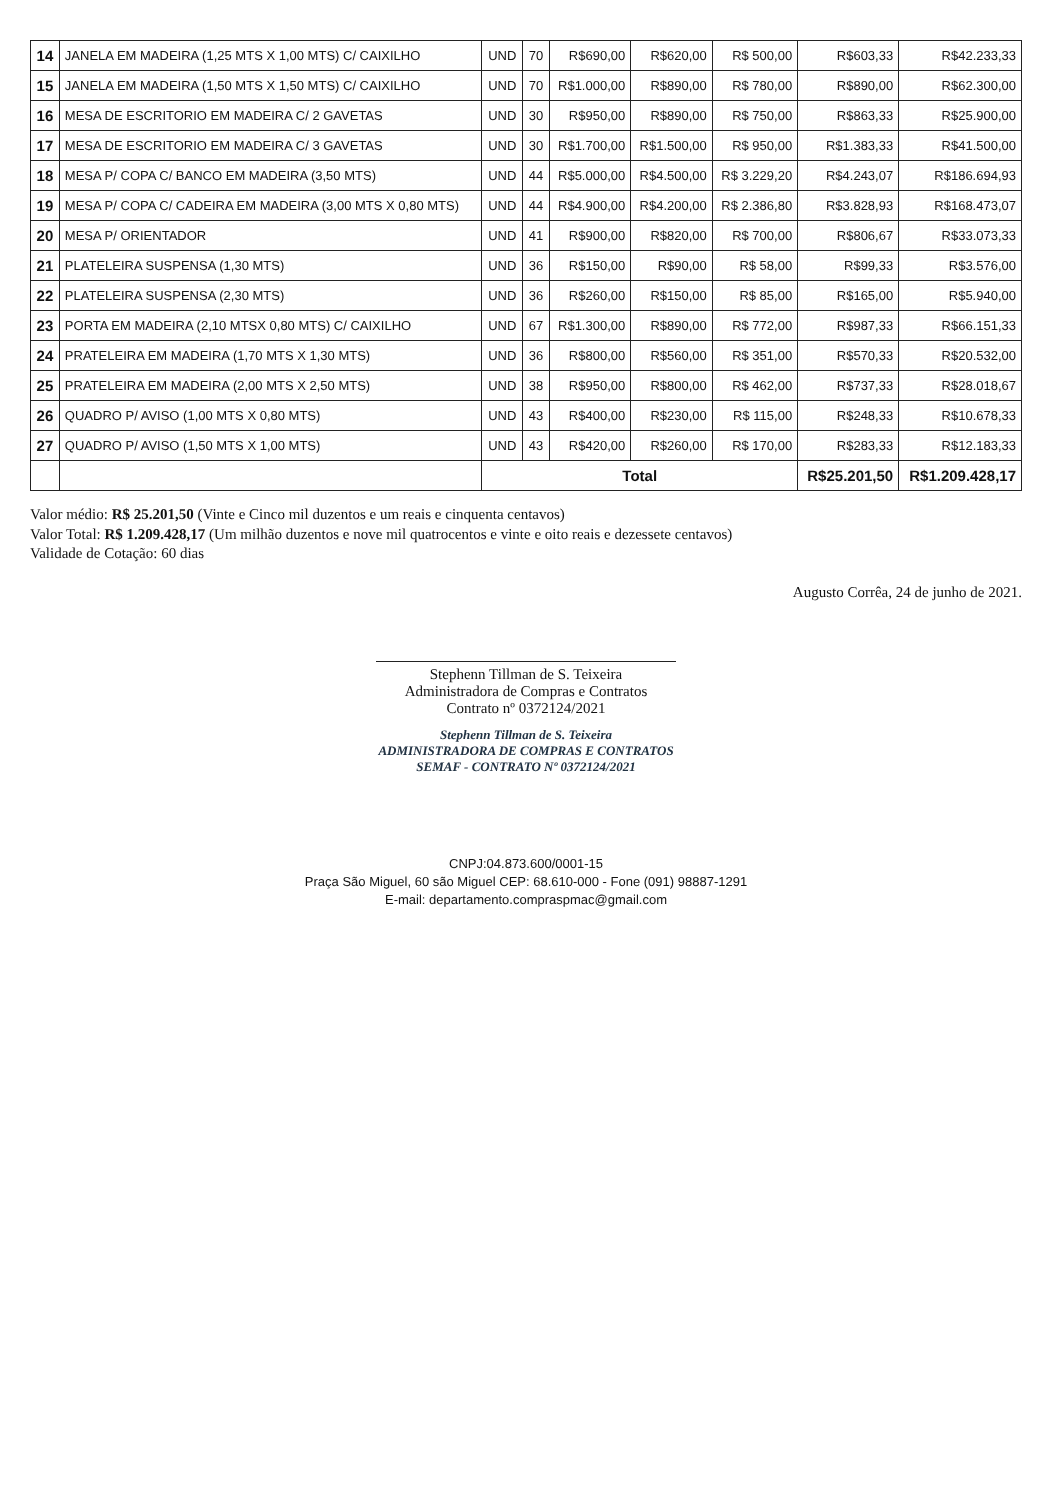| 14 | JANELA EM MADEIRA (1,25 MTS X 1,00 MTS) C/ CAIXILHO | UND | 70 | R$690,00 | R$620,00 | R$ 500,00 | R$603,33 | R$42.233,33 |
| 15 | JANELA EM MADEIRA (1,50 MTS X 1,50 MTS) C/ CAIXILHO | UND | 70 | R$1.000,00 | R$890,00 | R$ 780,00 | R$890,00 | R$62.300,00 |
| 16 | MESA DE ESCRITORIO EM MADEIRA C/ 2 GAVETAS | UND | 30 | R$950,00 | R$890,00 | R$ 750,00 | R$863,33 | R$25.900,00 |
| 17 | MESA DE ESCRITORIO EM MADEIRA C/ 3 GAVETAS | UND | 30 | R$1.700,00 | R$1.500,00 | R$ 950,00 | R$1.383,33 | R$41.500,00 |
| 18 | MESA P/ COPA C/ BANCO EM MADEIRA (3,50 MTS) | UND | 44 | R$5.000,00 | R$4.500,00 | R$ 3.229,20 | R$4.243,07 | R$186.694,93 |
| 19 | MESA P/ COPA C/ CADEIRA EM MADEIRA (3,00 MTS X 0,80 MTS) | UND | 44 | R$4.900,00 | R$4.200,00 | R$ 2.386,80 | R$3.828,93 | R$168.473,07 |
| 20 | MESA P/ ORIENTADOR | UND | 41 | R$900,00 | R$820,00 | R$ 700,00 | R$806,67 | R$33.073,33 |
| 21 | PLATELEIRA SUSPENSA (1,30 MTS) | UND | 36 | R$150,00 | R$90,00 | R$ 58,00 | R$99,33 | R$3.576,00 |
| 22 | PLATELEIRA SUSPENSA (2,30 MTS) | UND | 36 | R$260,00 | R$150,00 | R$ 85,00 | R$165,00 | R$5.940,00 |
| 23 | PORTA EM MADEIRA (2,10 MTSX 0,80 MTS) C/ CAIXILHO | UND | 67 | R$1.300,00 | R$890,00 | R$ 772,00 | R$987,33 | R$66.151,33 |
| 24 | PRATELEIRA EM MADEIRA (1,70 MTS X 1,30 MTS) | UND | 36 | R$800,00 | R$560,00 | R$ 351,00 | R$570,33 | R$20.532,00 |
| 25 | PRATELEIRA EM MADEIRA (2,00 MTS X 2,50 MTS) | UND | 38 | R$950,00 | R$800,00 | R$ 462,00 | R$737,33 | R$28.018,67 |
| 26 | QUADRO P/ AVISO (1,00 MTS X 0,80 MTS) | UND | 43 | R$400,00 | R$230,00 | R$ 115,00 | R$248,33 | R$10.678,33 |
| 27 | QUADRO P/ AVISO (1,50 MTS X 1,00 MTS) | UND | 43 | R$420,00 | R$260,00 | R$ 170,00 | R$283,33 | R$12.183,33 |
| | | Total | | | | | R$25.201,50 | R$1.209.428,17 |
Valor médio: R$ 25.201,50 (Vinte e Cinco mil duzentos e um reais e cinquenta centavos)
Valor Total: R$ 1.209.428,17 (Um milhão duzentos e nove mil quatrocentos e vinte e oito reais e dezessete centavos)
Validade de Cotação: 60 dias
Augusto Corrêa, 24 de junho de 2021.
Stephenn Tillman de S. Teixeira
Administradora de Compras e Contratos
Contrato nº 0372124/2021
Stephenn Tillman de S. Teixeira
ADMINISTRADORA DE COMPRAS E CONTRATOS
SEMAF - CONTRATO Nº 0372124/2021
CNPJ:04.873.600/0001-15
Praça São Miguel, 60 são Miguel CEP: 68.610-000 - Fone (091) 98887-1291
E-mail: departamento.compraspmac@gmail.com